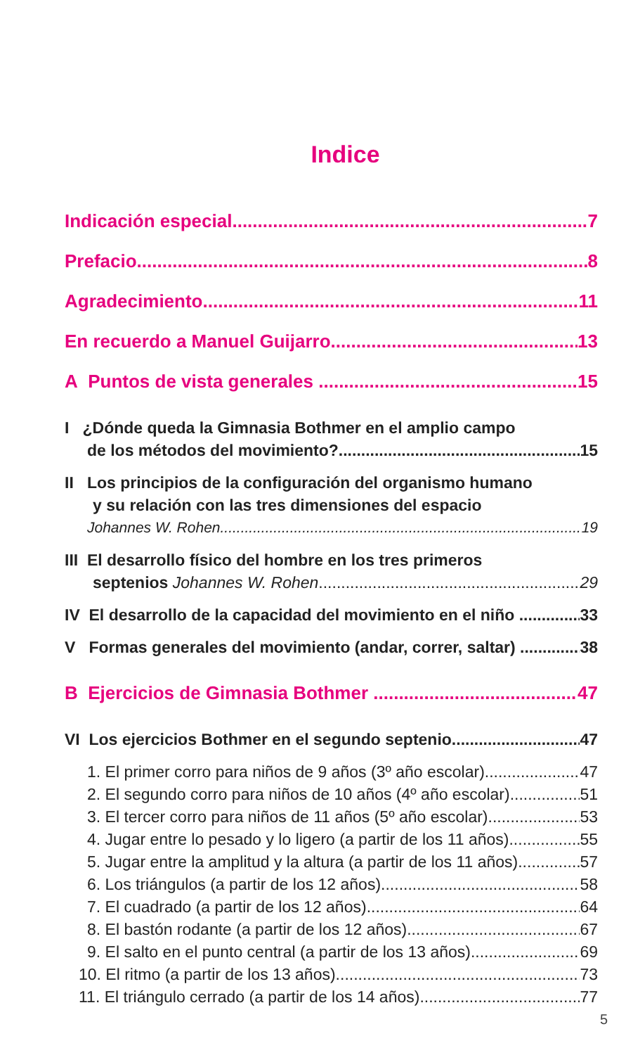Indice
Indicación especial 7
Prefacio 8
Agradecimiento 11
En recuerdo a Manuel Guijarro 13
A Puntos de vista generales 15
I ¿Dónde queda la Gimnasia Bothmer en el amplio campo
de los métodos del movimiento? 15
II Los principios de la configuración del organismo humano
y su relación con las tres dimensiones del espacio
Johannes W. Rohen 19
III El desarrollo físico del hombre en los tres primeros
septenios Johannes W. Rohen 29
IV El desarrollo de la capacidad del movimiento en el niño 33
V Formas generales del movimiento (andar, correr, saltar) 38
B Ejercicios de Gimnasia Bothmer 47
VI Los ejercicios Bothmer en el segundo septenio 47
1. El primer corro para niños de 9 años (3º año escolar) 47
2. El segundo corro para niños de 10 años (4º año escolar) 51
3. El tercer corro para niños de 11 años (5º año escolar) 53
4. Jugar entre lo pesado y lo ligero (a partir de los 11 años) 55
5. Jugar entre la amplitud y la altura (a partir de los 11 años) 57
6. Los triángulos (a partir de los 12 años) 58
7. El cuadrado (a partir de los 12 años) 64
8. El bastón rodante (a partir de los 12 años) 67
9. El salto en el punto central (a partir de los 13 años) 69
10. El ritmo (a partir de los 13 años) 73
11. El triángulo cerrado (a partir de los 14 años) 77
5